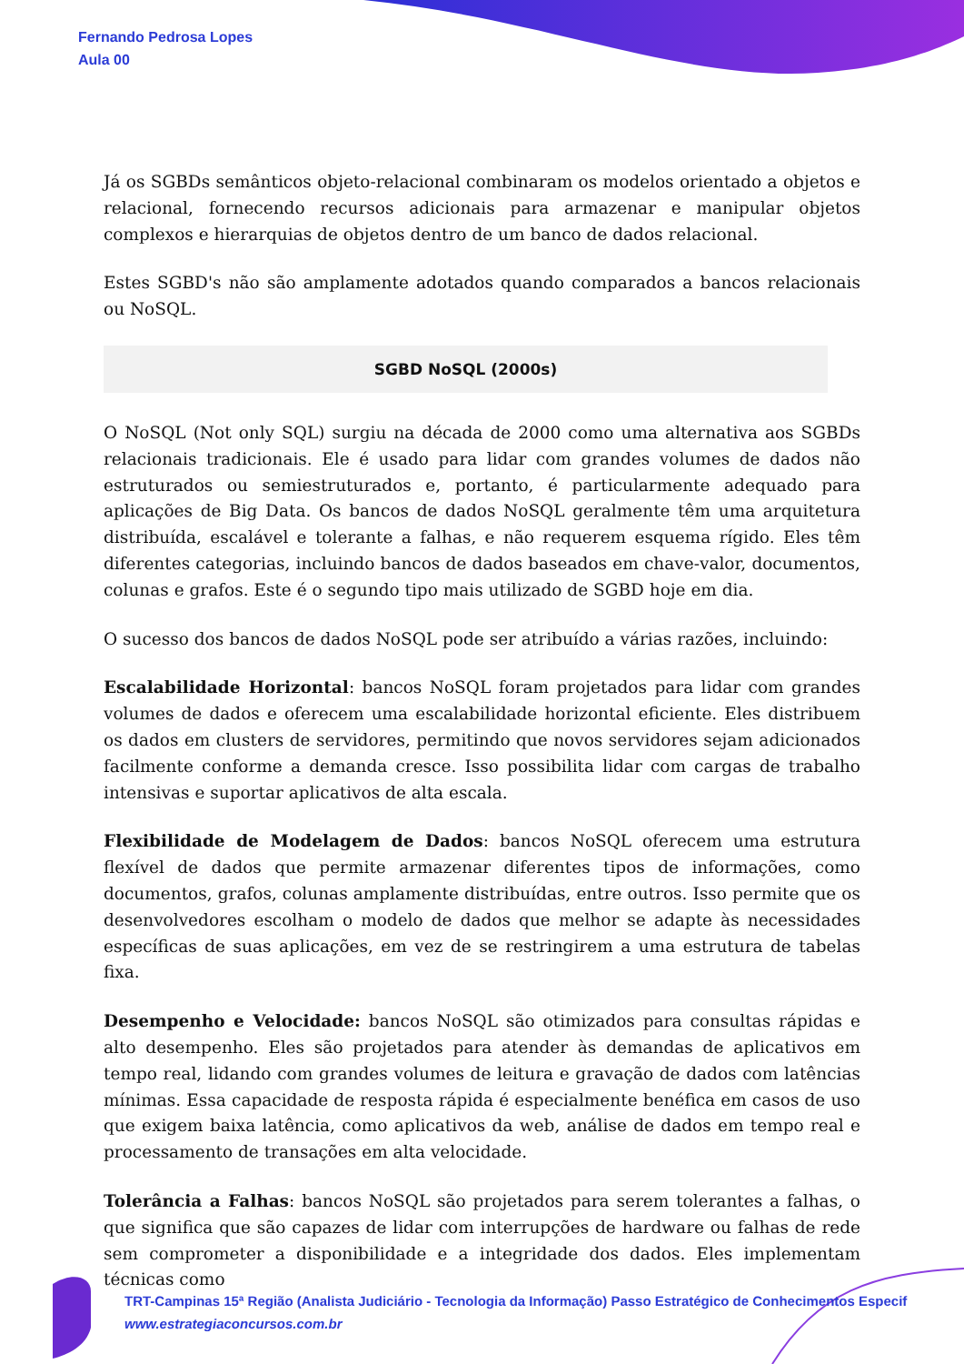Fernando Pedrosa Lopes
Aula 00
Já os SGBDs semânticos objeto-relacional combinaram os modelos orientado a objetos e relacional, fornecendo recursos adicionais para armazenar e manipular objetos complexos e hierarquias de objetos dentro de um banco de dados relacional.
Estes SGBD's não são amplamente adotados quando comparados a bancos relacionais ou NoSQL.
SGBD NoSQL (2000s)
O NoSQL (Not only SQL) surgiu na década de 2000 como uma alternativa aos SGBDs relacionais tradicionais. Ele é usado para lidar com grandes volumes de dados não estruturados ou semiestruturados e, portanto, é particularmente adequado para aplicações de Big Data. Os bancos de dados NoSQL geralmente têm uma arquitetura distribuída, escalável e tolerante a falhas, e não requerem esquema rígido. Eles têm diferentes categorias, incluindo bancos de dados baseados em chave-valor, documentos, colunas e grafos. Este é o segundo tipo mais utilizado de SGBD hoje em dia.
O sucesso dos bancos de dados NoSQL pode ser atribuído a várias razões, incluindo:
Escalabilidade Horizontal: bancos NoSQL foram projetados para lidar com grandes volumes de dados e oferecem uma escalabilidade horizontal eficiente. Eles distribuem os dados em clusters de servidores, permitindo que novos servidores sejam adicionados facilmente conforme a demanda cresce. Isso possibilita lidar com cargas de trabalho intensivas e suportar aplicativos de alta escala.
Flexibilidade de Modelagem de Dados: bancos NoSQL oferecem uma estrutura flexível de dados que permite armazenar diferentes tipos de informações, como documentos, grafos, colunas amplamente distribuídas, entre outros. Isso permite que os desenvolvedores escolham o modelo de dados que melhor se adapte às necessidades específicas de suas aplicações, em vez de se restringirem a uma estrutura de tabelas fixa.
Desempenho e Velocidade: bancos NoSQL são otimizados para consultas rápidas e alto desempenho. Eles são projetados para atender às demandas de aplicativos em tempo real, lidando com grandes volumes de leitura e gravação de dados com latências mínimas. Essa capacidade de resposta rápida é especialmente benéfica em casos de uso que exigem baixa latência, como aplicativos da web, análise de dados em tempo real e processamento de transações em alta velocidade.
Tolerância a Falhas: bancos NoSQL são projetados para serem tolerantes a falhas, o que significa que são capazes de lidar com interrupções de hardware ou falhas de rede sem comprometer a disponibilidade e a integridade dos dados. Eles implementam técnicas como
TRT-Campinas 15ª Região (Analista Judiciário - Tecnologia da Informação) Passo Estratégico de Conhecimentos Especif
www.estrategiaconcursos.com.br